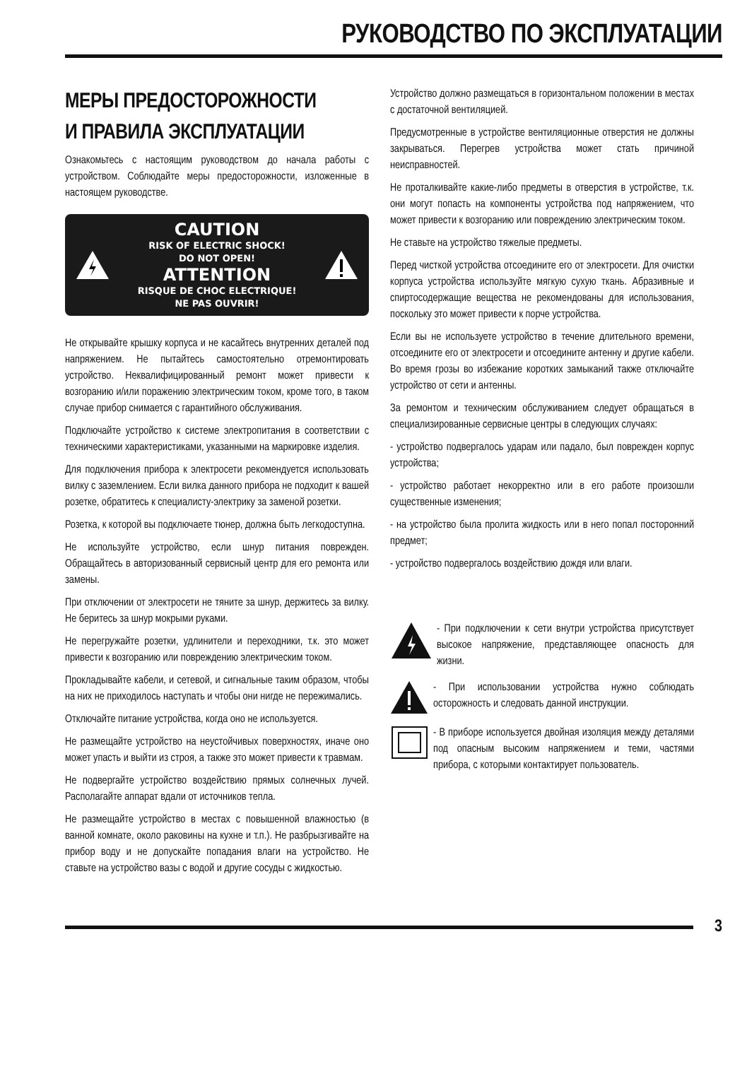РУКОВОДСТВО ПО ЭКСПЛУАТАЦИИ
МЕРЫ ПРЕДОСТОРОЖНОСТИ
И ПРАВИЛА ЭКСПЛУАТАЦИИ
Ознакомьтесь с настоящим руководством до начала работы с устройством. Соблюдайте меры предосторожности, изложенные в настоящем руководстве.
CAUTION
RISK OF ELECTRIC SHOCK!
DO NOT OPEN!
ATTENTION
RISQUE DE CHOC ELECTRIQUE!
NE PAS OUVRIR!
Не открывайте крышку корпуса и не касайтесь внутренних деталей под напряжением. Не пытайтесь самостоятельно отремонтировать устройство. Неквалифицированный ремонт может привести к возгоранию и/или поражению электрическим током, кроме того, в таком случае прибор снимается с гарантийного обслуживания.
Подключайте устройство к системе электропитания в соответствии с техническими характеристиками, указанными на маркировке изделия.
Для подключения прибора к электросети рекомендуется использовать вилку с заземлением. Если вилка данного прибора не подходит к вашей розетке, обратитесь к специалисту-электрику за заменой розетки.
Розетка, к которой вы подключаете тюнер, должна быть легкодоступна.
Не используйте устройство, если шнур питания поврежден. Обращайтесь в авторизованный сервисный центр для его ремонта или замены.
При отключении от электросети не тяните за шнур, держитесь за вилку. Не беритесь за шнур мокрыми руками.
Не перегружайте розетки, удлинители и переходники, т.к. это может привести к возгоранию или повреждению электрическим током.
Прокладывайте кабели, и сетевой, и сигнальные таким образом, чтобы на них не приходилось наступать и чтобы они нигде не пережимались.
Отключайте питание устройства, когда оно не используется.
Не размещайте устройство на неустойчивых поверхностях, иначе оно может упасть и выйти из строя, а также это может привести к травмам.
Не подвергайте устройство воздействию прямых солнечных лучей. Располагайте аппарат вдали от источников тепла.
Не размещайте устройство в местах с повышенной влажностью (в ванной комнате, около раковины на кухне и т.п.). Не разбрызгивайте на прибор воду и не допускайте попадания влаги на устройство. Не ставьте на устройство вазы с водой и другие сосуды с жидкостью.
Устройство должно размещаться в горизонтальном положении в местах с достаточной вентиляцией.
Предусмотренные в устройстве вентиляционные отверстия не должны закрываться. Перегрев устройства может стать причиной неисправностей.
Не проталкивайте какие-либо предметы в отверстия в устройстве, т.к. они могут попасть на компоненты устройства под напряжением, что может привести к возгоранию или повреждению электрическим током.
Не ставьте на устройство тяжелые предметы.
Перед чисткой устройства отсоедините его от электросети. Для очистки корпуса устройства используйте мягкую сухую ткань. Абразивные и спиртосодержащие вещества не рекомендованы для использования, поскольку это может привести к порче устройства.
Если вы не используете устройство в течение длительного времени, отсоедините его от электросети и отсоедините антенну и другие кабели. Во время грозы во избежание коротких замыканий также отключайте устройство от сети и антенны.
За ремонтом и техническим обслуживанием следует обращаться в специализированные сервисные центры в следующих случаях:
- устройство подвергалось ударам или падало, был поврежден корпус устройства;
- устройство работает некорректно или в его работе произошли существенные изменения;
- на устройство была пролита жидкость или в него попал посторонний предмет;
- устройство подвергалось воздействию дождя или влаги.
- При подключении к сети внутри устройства присутствует высокое напряжение, представляющее опасность для жизни.
- При использовании устройства нужно соблюдать осторожность и следовать данной инструкции.
- В приборе используется двойная изоляция между деталями под опасным высоким напряжением и теми, частями прибора, с которыми контактирует пользователь.
3